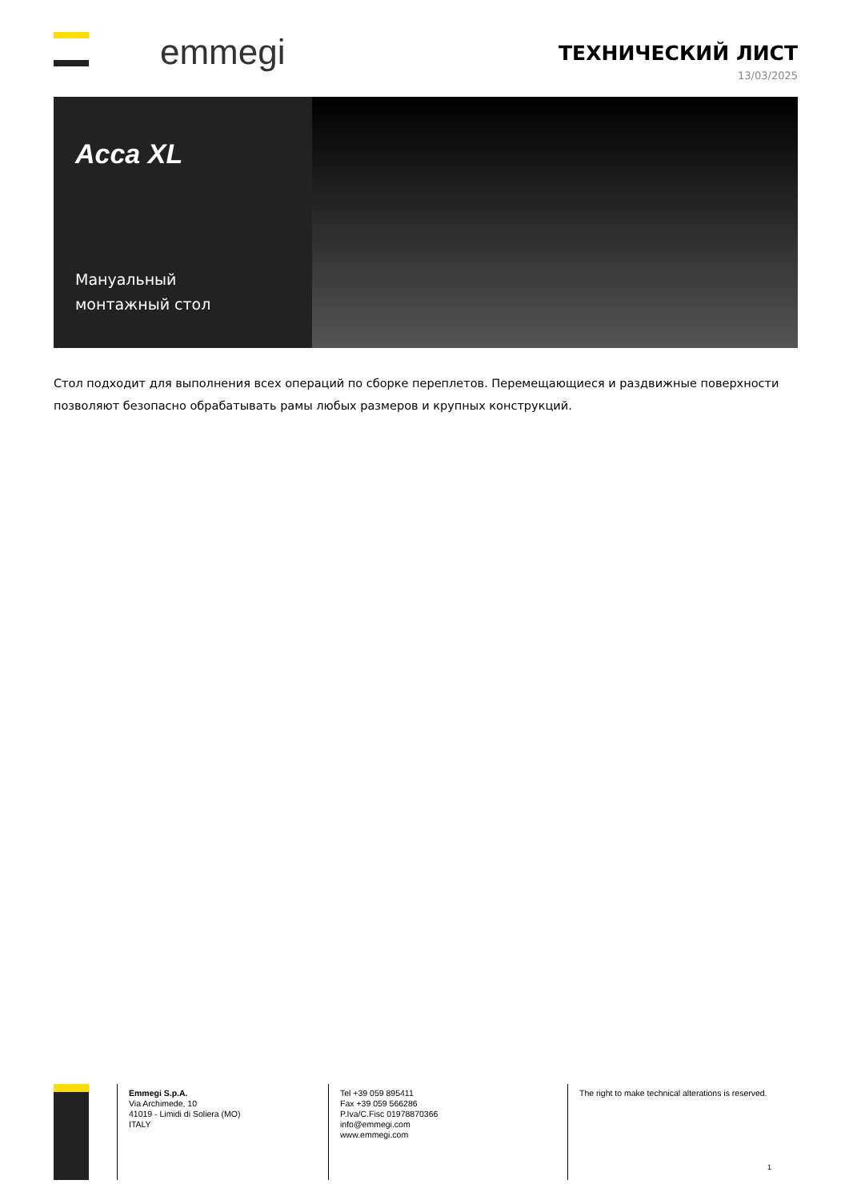emmegi
ТЕХНИЧЕСКИЙ ЛИСТ
13/03/2025
Acca XL
Мануальный
монтажный стол
Стол подходит для выполнения всех операций по сборке переплетов. Перемещающиеся и раздвижные поверхности позволяют безопасно обрабатывать рамы любых размеров и крупных конструкций.
Emmegi S.p.A.
Via Archimede, 10
41019 - Limidi di Soliera (MO)
ITALY
Tel +39 059 895411
Fax +39 059 566286
P.Iva/C.Fisc 01978870366
info@emmegi.com
www.emmegi.com
The right to make technical alterations is reserved.
1